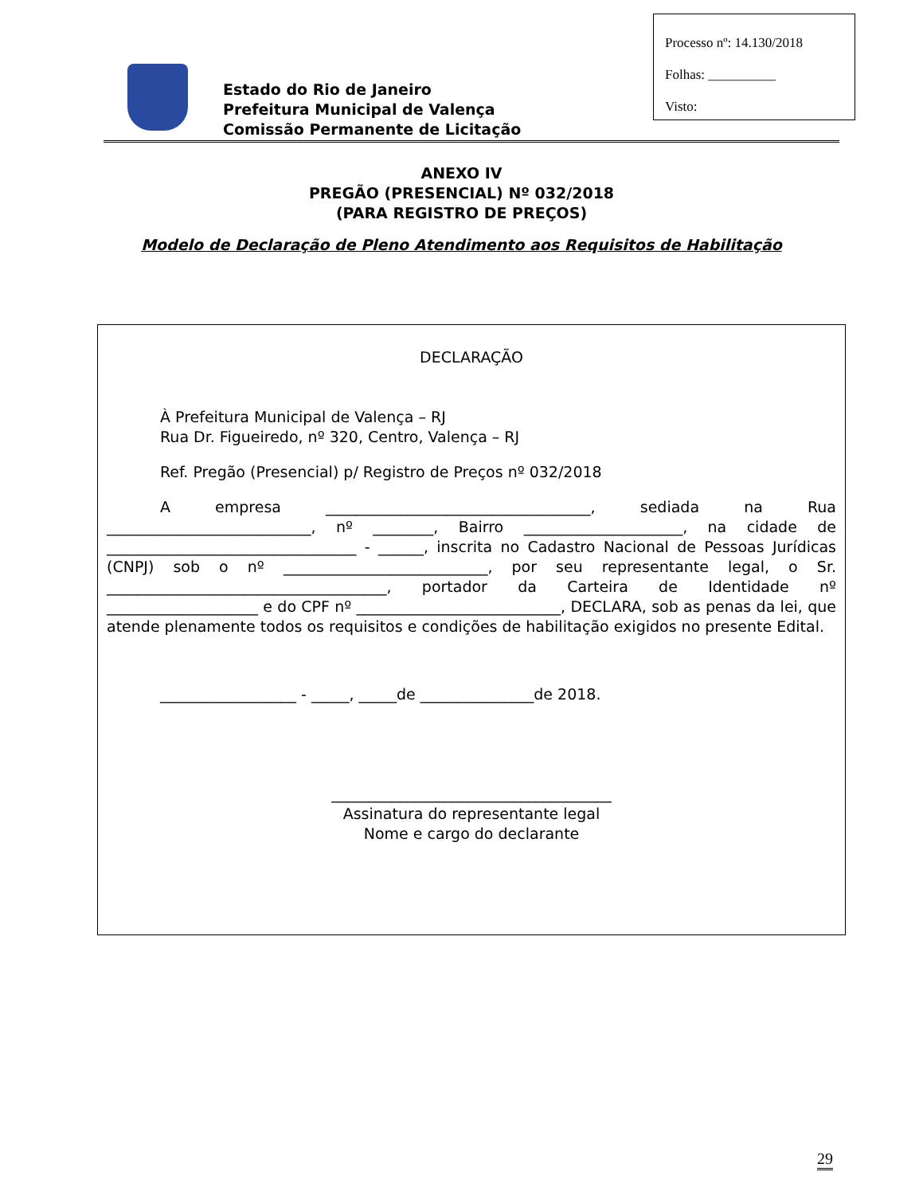Processo nº: 14.130/2018
Folhas: __________
Visto:
Estado do Rio de Janeiro
Prefeitura Municipal de Valença
Comissão Permanente de Licitação
ANEXO IV
PREGÃO (PRESENCIAL) Nº 032/2018
(PARA REGISTRO DE PREÇOS)
Modelo de Declaração de Pleno Atendimento aos Requisitos de Habilitação
DECLARAÇÃO
À Prefeitura Municipal de Valença – RJ
Rua Dr. Figueiredo, nº 320, Centro, Valença – RJ
Ref. Pregão (Presencial) p/ Registro de Preços nº 032/2018
A empresa ___________________________________, sediada na Rua ___________________________, nº ________, Bairro _____________________, na cidade de _________________________________ - ______, inscrita no Cadastro Nacional de Pessoas Jurídicas (CNPJ) sob o nº ___________________________, por seu representante legal, o Sr. _____________________________________, portador da Carteira de Identidade nº ____________________ e do CPF nº ___________________________, DECLARA, sob as penas da lei, que atende plenamente todos os requisitos e condições de habilitação exigidos no presente Edital.
__________________ - _____, _____de _______________de 2018.
_____________________________________
Assinatura do representante legal
Nome e cargo do declarante
29